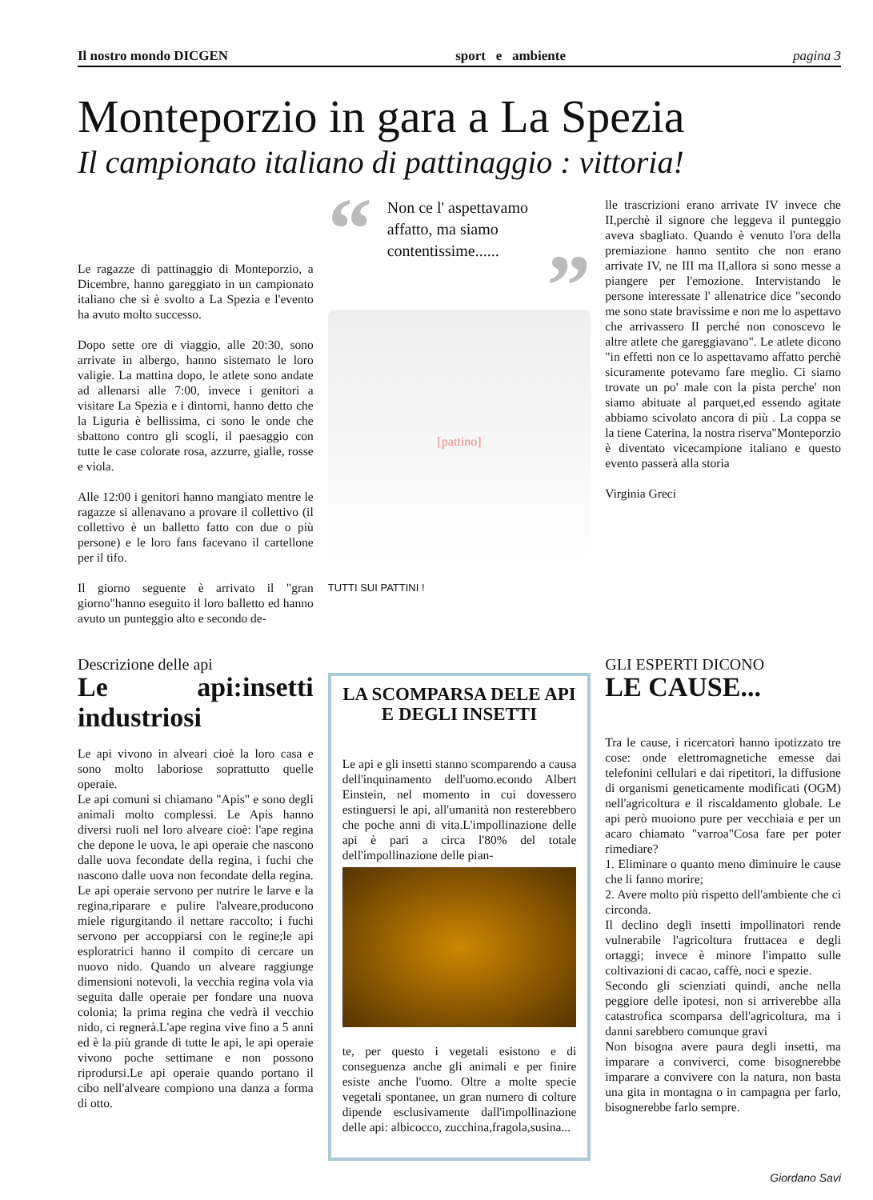Il nostro mondo DICGEN sport e ambiente pagina 3
Monteporzio in gara a La Spezia
Il campionato italiano di pattinaggio : vittoria!
Le ragazze di pattinaggio di Monteporzio, a Dicembre, hanno gareggiato in un campionato italiano che si è svolto a La Spezia e l'evento ha avuto molto successo.
Dopo sette ore di viaggio, alle 20:30, sono arrivate in albergo, hanno sistemato le loro valigie. La mattina dopo, le atlete sono andate ad allenarsi alle 7:00, invece i genitori a visitare La Spezia e i dintorni, hanno detto che la Liguria è bellissima, ci sono le onde che sbattono contro gli scogli, il paesaggio con tutte le case colorate rosa, azzurre, gialle, rosse e viola.
Alle 12:00 i genitori hanno mangiato mentre le ragazze si allenavano a provare il collettivo (il collettivo è un balletto fatto con due o più persone) e le loro fans facevano il cartellone per il tifo.
Il giorno seguente è arrivato il "gran giorno"hanno eseguito il loro balletto ed hanno avuto un punteggio alto e secondo de-
“Non ce l' aspettavamo affatto, ma siamo contentissime......
”
[pattino]
TUTTI SUI PATTINI !
lle trascrizioni erano arrivate IV invece che II,perchè il signore che leggeva il punteggio aveva sbagliato. Quando è venuto l'ora della premiazione hanno sentito che non erano arrivate IV, ne III ma II,allora si sono messe a piangere per l'emozione. Intervistando le persone interessate l' allenatrice dice "secondo me sono state bravissime e non me lo aspettavo che arrivassero II perché non conoscevo le altre atlete che gareggiavano". Le atlete dicono "in effetti non ce lo aspettavamo affatto perchè sicuramente potevamo fare meglio. Ci siamo trovate un po' male con la pista perche' non siamo abituate al parquet,ed essendo agitate abbiamo scivolato ancora di più . La coppa se la tiene Caterina, la nostra riserva"Monteporzio è diventato vicecampione italiano e questo evento passerà alla storia
Virginia Greci
Descrizione delle api
Le api:insetti industriosi
Le api vivono in alveari cioè la loro casa e sono molto laboriose soprattutto quelle operaie.
Le api comuni si chiamano "Apis" e sono degli animali molto complessi. Le Apis hanno diversi ruoli nel loro alveare cioè: l'ape regina che depone le uova, le api operaie che nascono dalle uova fecondate della regina, i fuchi che nascono dalle uova non fecondate della regina. Le api operaie servono per nutrire le larve e la regina,riparare e pulire l'alveare,producono miele rigurgitando il nettare raccolto; i fuchi servono per accoppiarsi con le regine;le api esploratrici hanno il compito di cercare un nuovo nido. Quando un alveare raggiunge dimensioni notevoli, la vecchia regina vola via seguita dalle operaie per fondare una nuova colonia; la prima regina che vedrà il vecchio nido, ci regnerà.L'ape regina vive fino a 5 anni ed è la più grande di tutte le api, le api operaie vivono poche settimane e non possono riprodursi.Le api operaie quando portano il cibo nell'alveare compiono una danza a forma di otto.
LA SCOMPARSA DELE API E DEGLI INSETTI
Le api e gli insetti stanno scomparendo a causa dell'inquinamento dell'uomo.econdo Albert Einstein, nel momento in cui dovessero estinguersi le api, all'umanità non resterebbero che poche anni di vita.L'impollinazione delle api è pari a circa l'80% del totale dell'impollinazione delle pian-
te, per questo i vegetali esistono e di conseguenza anche gli animali e per finire esiste anche l'uomo. Oltre a molte specie vegetali spontanee, un gran numero di colture dipende esclusivamente dall'impollinazione delle api: albicocco, zucchina,fragola,susina...
GLI ESPERTI DICONO
LE CAUSE...
Tra le cause, i ricercatori hanno ipotizzato tre cose: onde elettromagnetiche emesse dai telefonini cellulari e dai ripetitori, la diffusione di organismi geneticamente modificati (OGM) nell'agricoltura e il riscaldamento globale. Le api però muoiono pure per vecchiaia e per un acaro chiamato "varroa"Cosa fare per poter rimediare?
1. Eliminare o quanto meno diminuire le cause che li fanno morire;
2. Avere molto più rispetto dell'ambiente che ci circonda.
Il declino degli insetti impollinatori rende vulnerabile l'agricoltura fruttacea e degli ortaggi; invece è minore l'impatto sulle coltivazioni di cacao, caffè, noci e spezie.
Secondo gli scienziati quindi, anche nella peggiore delle ipotesi, non si arriverebbe alla catastrofica scomparsa dell'agricoltura, ma i danni sarebbero comunque gravi
Non bisogna avere paura degli insetti, ma imparare a conviverci, come bisognerebbe imparare a convivere con la natura, non basta una gita in montagna o in campagna per farlo, bisognerebbe farlo sempre.
Giordano Savi